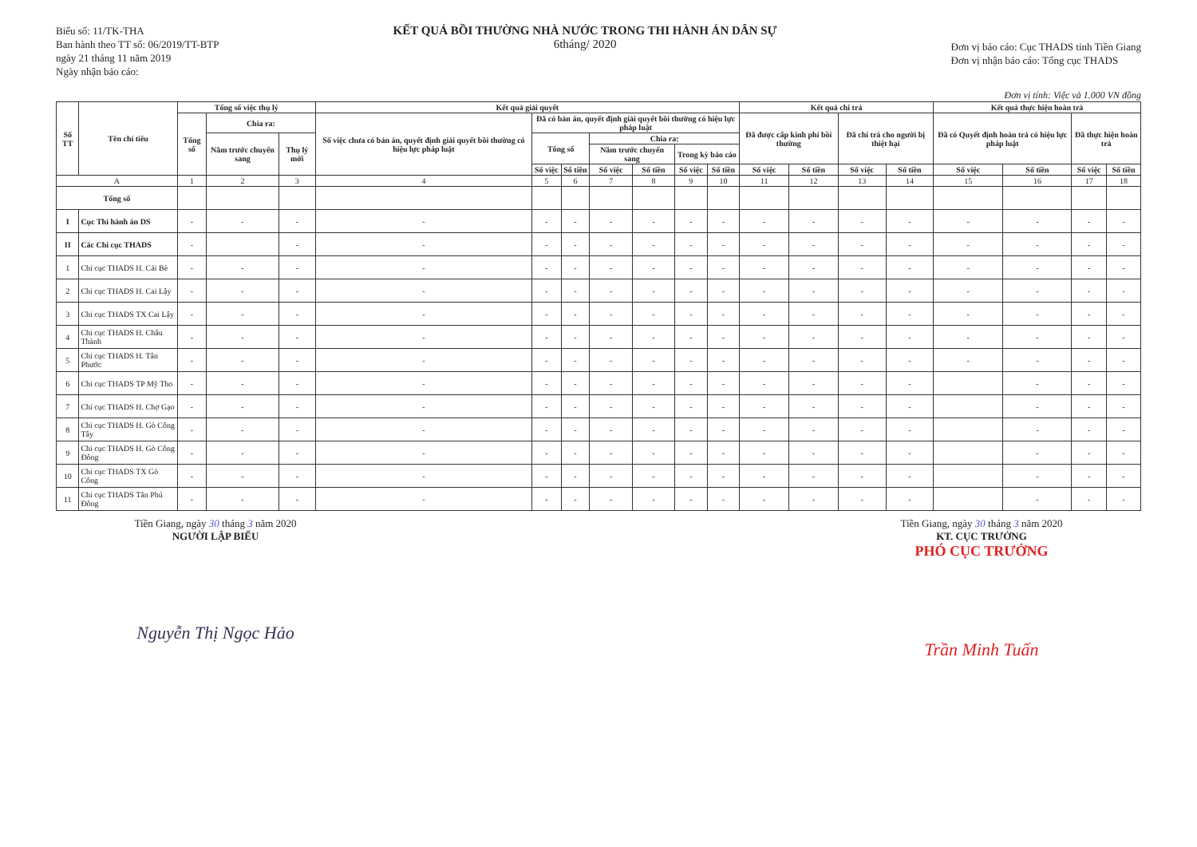Biểu số: 11/TK-THA
Ban hành theo TT số: 06/2019/TT-BTP
ngày 21 tháng 11 năm 2019
Ngày nhận báo cáo:
KẾT QUẢ BỒI THƯỜNG NHÀ NƯỚC TRONG THI HÀNH ÁN DÂN SỰ
6tháng/ 2020
Đơn vị báo cáo: Cục THADS tỉnh Tiền Giang
Đơn vị nhận báo cáo: Tổng cục THADS
Đơn vị tính: Việc và 1.000 VN đồng
| Số TT | Tên chỉ tiêu | Tổng số việc thụ lý | | | Kết quả giải quyết | | | | | | | Kết quả chi trả | | | | Kết quả thực hiện hoàn trả | | | |
| --- | --- | --- | --- | --- | --- | --- | --- | --- | --- | --- | --- | --- | --- | --- | --- | --- | --- | --- | --- |
| | | Tổng số | Chia ra: | | Số việc chưa có bản án, quyết định giải quyết bồi thường có hiệu lực pháp luật | Đã có bản án, quyết định giải quyết bồi thường có hiệu lực pháp luật | | | | | | Đã được cấp kinh phí bồi thường | | Đã chi trả cho người bị thiệt hại | | Đã có Quyết định hoàn trả có hiệu lực pháp luật | | Đã thực hiện hoàn trả | |
| | | | Năm trước chuyển sang | Thụ lý mới | | Tổng số | | Chia ra: | | | | | | | | | | | |
| | | | | | | | | Năm trước chuyển sang | | Trong kỳ báo cáo | | | | | | | | | |
| | | | | | | Số việc | Số tiền | Số việc | Số tiền | Số việc | Số tiền | Số việc | Số tiền | Số việc | Số tiền | Số việc | Số tiền | Số việc | Số tiền |
| A | | 1 | 2 | 3 | 4 | 5 | 6 | 7 | 8 | 9 | 10 | 11 | 12 | 13 | 14 | 15 | 16 | 17 | 18 |
| Tổng số | | | | | | | | | | | | | | | | | | | |
| I | Cục Thi hành án DS | - | - | - | - | - | - | - | - | - | - | - | - | - | - | - | - | - | - |
| II | Các Chi cục THADS | - | | - | - | - | - | - | - | - | - | - | - | - | - | - | - | - | - |
| 1 | Chi cục THADS H. Cái Bè | - | - | - | - | - | - | - | - | - | - | - | - | - | - | - | - | - | - |
| 2 | Chi cục THADS H. Cai Lậy | - | - | - | - | - | - | - | - | - | - | - | - | - | - | - | - | - | - |
| 3 | Chi cục THADS TX Cai Lậy | - | - | - | - | - | - | - | - | - | - | - | - | - | - | - | - | - | - |
| 4 | Chi cục THADS H. Châu Thành | - | - | - | - | - | - | - | - | - | - | - | - | - | - | - | - | - | - |
| 5 | Chi cục THADS H. Tân Phước | - | - | - | - | - | - | - | - | - | - | - | - | - | - | - | - | - | - |
| 6 | Chi cục THADS TP Mỹ Tho | - | - | - | - | - | - | - | - | - | - | - | - | - | - | | - | - | - |
| 7 | Chi cục THADS H. Chợ Gạo | - | - | - | - | - | - | - | - | - | - | - | - | - | - | | - | - | - |
| 8 | Chi cục THADS H. Gò Công Tây | - | - | - | - | - | - | - | - | - | - | - | - | - | - | | - | - | - |
| 9 | Chi cục THADS H. Gò Công Đông | - | - | - | - | - | - | - | - | - | - | - | - | - | - | | - | - | - |
| 10 | Chi cục THADS TX Gò Công | - | - | - | - | - | - | - | - | - | - | - | - | - | - | | - | - | - |
| 11 | Chi cục THADS Tân Phú Đông | - | - | - | - | - | - | - | - | - | - | - | - | - | - | | - | - | - |
Tiền Giang, ngày 30 tháng 3 năm 2020
NGƯỜI LẬP BIỂU
Nguyễn Thị Ngọc Hảo
Tiền Giang, ngày 30 tháng 3 năm 2020
KT. CỤC TRƯỞNG
PHÓ CỤC TRƯỞNG
Trần Minh Tuấn